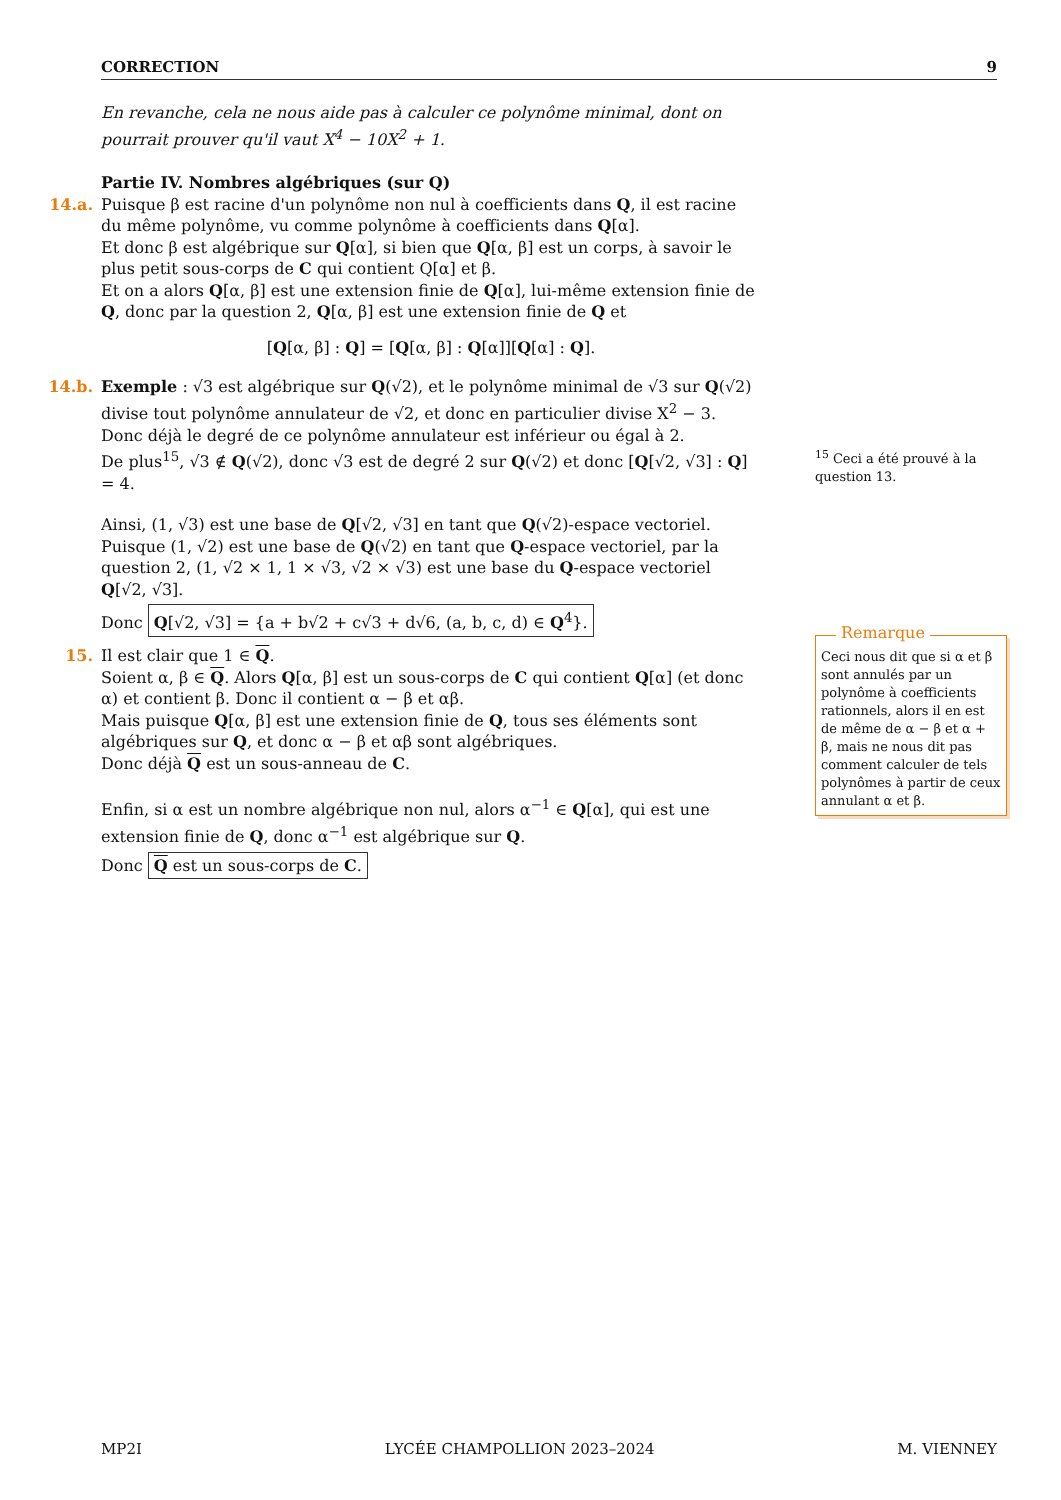CORRECTION 9
En revanche, cela ne nous aide pas à calculer ce polynôme minimal, dont on pourrait prouver qu'il vaut X<sup>4</sup> − 10X<sup>2</sup> + 1.
Partie IV. Nombres algébriques (sur Q)
14.a.
Puisque β est racine d'un polynôme non nul à coefficients dans Q, il est racine du même polynôme, vu comme polynôme à coefficients dans Q[α].
Et donc β est algébrique sur Q[α], si bien que Q[α, β] est un corps, à savoir le plus petit sous-corps de C qui contient Q[α] et β.
Et on a alors Q[α, β] est une extension finie de Q[α], lui-même extension finie de Q, donc par la question 2, Q[α, β] est une extension finie de Q et
[Q[α, β] : Q] = [Q[α, β] : Q[α]][Q[α] : Q].
14.b.
Exemple : √3 est algébrique sur Q(√2), et le polynôme minimal de √3 sur Q(√2) divise tout polynôme annulateur de √2, et donc en particulier divise X<sup>2</sup> − 3.
Donc déjà le degré de ce polynôme annulateur est inférieur ou égal à 2.
De plus<sup>15</sup>, √3 ∉ Q(√2), donc √3 est de degré 2 sur Q(√2) et donc [Q[√2, √3] : Q] = 4.
Ainsi, (1, √3) est une base de Q[√2, √3] en tant que Q(√2)-espace vectoriel.
Puisque (1, √2) est une base de Q(√2) en tant que Q-espace vectoriel, par la question 2, (1, √2 × 1, 1 × √3, √2 × √3) est une base du Q-espace vectoriel Q[√2, √3].
Donc Q[√2, √3] = {a + b√2 + c√3 + d√6, (a, b, c, d) ∈ Q<sup>4</sup>}.
15.
Il est clair que 1 ∈ Q.
Soient α, β ∈ Q. Alors Q[α, β] est un sous-corps de C qui contient Q[α] (et donc α) et contient β. Donc il contient α − β et αβ.
Mais puisque Q[α, β] est une extension finie de Q, tous ses éléments sont algébriques sur Q, et donc α − β et αβ sont algébriques.
Donc déjà Q est un sous-anneau de C.
Enfin, si α est un nombre algébrique non nul, alors α<sup>−1</sup> ∈ Q[α], qui est une extension finie de Q, donc α<sup>−1</sup> est algébrique sur Q.
Donc Q est un sous-corps de C.
<sup>15</sup> Ceci a été prouvé à la question 13.
Remarque
Ceci nous dit que si α et β sont annulés par un polynôme à coefficients rationnels, alors il en est de même de α − β et α + β, mais ne nous dit pas comment calculer de tels polynômes à partir de ceux annulant α et β.
MP2I LYCÉE CHAMPOLLION 2023–2024 M. VIENNEY